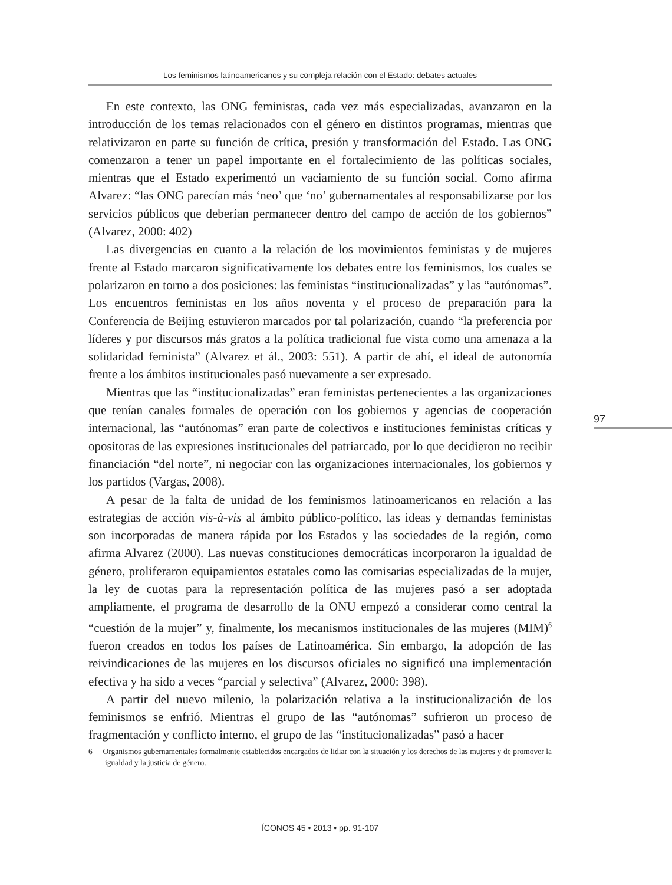Los feminismos latinoamericanos y su compleja relación con el Estado: debates actuales
En este contexto, las ONG feministas, cada vez más especializadas, avanzaron en la introducción de los temas relacionados con el género en distintos programas, mientras que relativizaron en parte su función de crítica, presión y transformación del Estado. Las ONG comenzaron a tener un papel importante en el fortalecimiento de las políticas sociales, mientras que el Estado experimentó un vaciamiento de su función social. Como afirma Alvarez: “las ONG parecían más ‘neo’ que ‘no’ gubernamentales al responsabilizarse por los servicios públicos que deberían permanecer dentro del campo de acción de los gobiernos” (Alvarez, 2000: 402)
Las divergencias en cuanto a la relación de los movimientos feministas y de mujeres frente al Estado marcaron significativamente los debates entre los feminismos, los cuales se polarizaron en torno a dos posiciones: las feministas “institucionalizadas” y las “autónomas”. Los encuentros feministas en los años noventa y el proceso de preparación para la Conferencia de Beijing estuvieron marcados por tal polarización, cuando “la preferencia por líderes y por discursos más gratos a la política tradicional fue vista como una amenaza a la solidaridad feminista” (Alvarez et ál., 2003: 551). A partir de ahí, el ideal de autonomía frente a los ámbitos institucionales pasó nuevamente a ser expresado.
Mientras que las “institucionalizadas” eran feministas pertenecientes a las organizaciones que tenían canales formales de operación con los gobiernos y agencias de cooperación internacional, las “autónomas” eran parte de colectivos e instituciones feministas críticas y opositoras de las expresiones institucionales del patriarcado, por lo que decidieron no recibir financiación “del norte”, ni negociar con las organizaciones internacionales, los gobiernos y los partidos (Vargas, 2008).
A pesar de la falta de unidad de los feminismos latinoamericanos en relación a las estrategias de acción vis-à-vis al ámbito público-político, las ideas y demandas feministas son incorporadas de manera rápida por los Estados y las sociedades de la región, como afirma Alvarez (2000). Las nuevas constituciones democráticas incorporaron la igualdad de género, proliferaron equipamientos estatales como las comisarias especializadas de la mujer, la ley de cuotas para la representación política de las mujeres pasó a ser adoptada ampliamente, el programa de desarrollo de la ONU empezó a considerar como central la “cuestión de la mujer” y, finalmente, los mecanismos institucionales de las mujeres (MIM)<sup>6</sup> fueron creados en todos los países de Latinoamérica. Sin embargo, la adopción de las reivindicaciones de las mujeres en los discursos oficiales no significó una implementación efectiva y ha sido a veces “parcial y selectiva” (Alvarez, 2000: 398).
A partir del nuevo milenio, la polarización relativa a la institucionalización de los feminismos se enfrió. Mientras el grupo de las “autónomas” sufrieron un proceso de fragmentación y conflicto interno, el grupo de las “institucionalizadas” pasó a hacer
97
6 Organismos gubernamentales formalmente establecidos encargados de lidiar con la situación y los derechos de las mujeres y de promover la igualdad y la justicia de género.
ÍCONOS 45 • 2013 • pp. 91-107